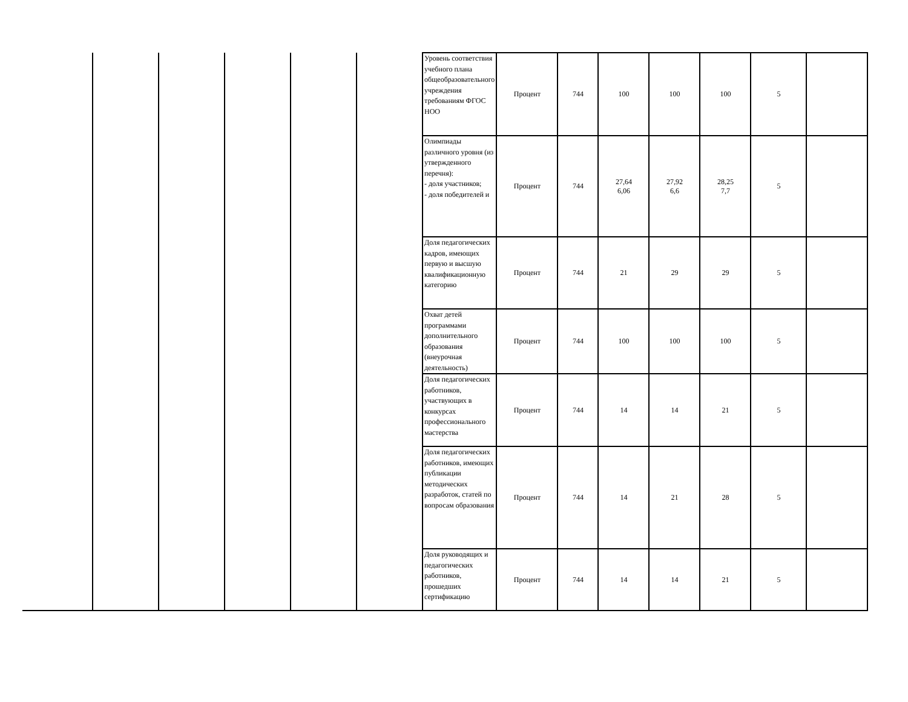| | | | | | | Уровень соответствия учебного плана общеобразовательного учреждения требованиям ФГОС НОО | Процент | 744 | 100 | 100 | 100 | 5 | |
| | | | | | | Олимпиады различного уровня (из утвержденного перечня): - доля участников; - доля победителей и | Процент | 744 | 27,64 6,06 | 27,92 6,6 | 28,25 7,7 | 5 | |
| | | | | | | Доля педагогических кадров, имеющих первую и высшую квалификационную категорию | Процент | 744 | 21 | 29 | 29 | 5 | |
| | | | | | | Охват детей программами дополнительного образования (внеурочная деятельность) | Процент | 744 | 100 | 100 | 100 | 5 | |
| | | | | | | Доля педагогических работников, участвующих в конкурсах профессионального мастерства | Процент | 744 | 14 | 14 | 21 | 5 | |
| | | | | | | Доля педагогических работников, имеющих публикации методических разработок, статей по вопросам образования | Процент | 744 | 14 | 21 | 28 | 5 | |
| | | | | | | Доля руководящих и педагогических работников, прошедших сертификацию | Процент | 744 | 14 | 14 | 21 | 5 | |